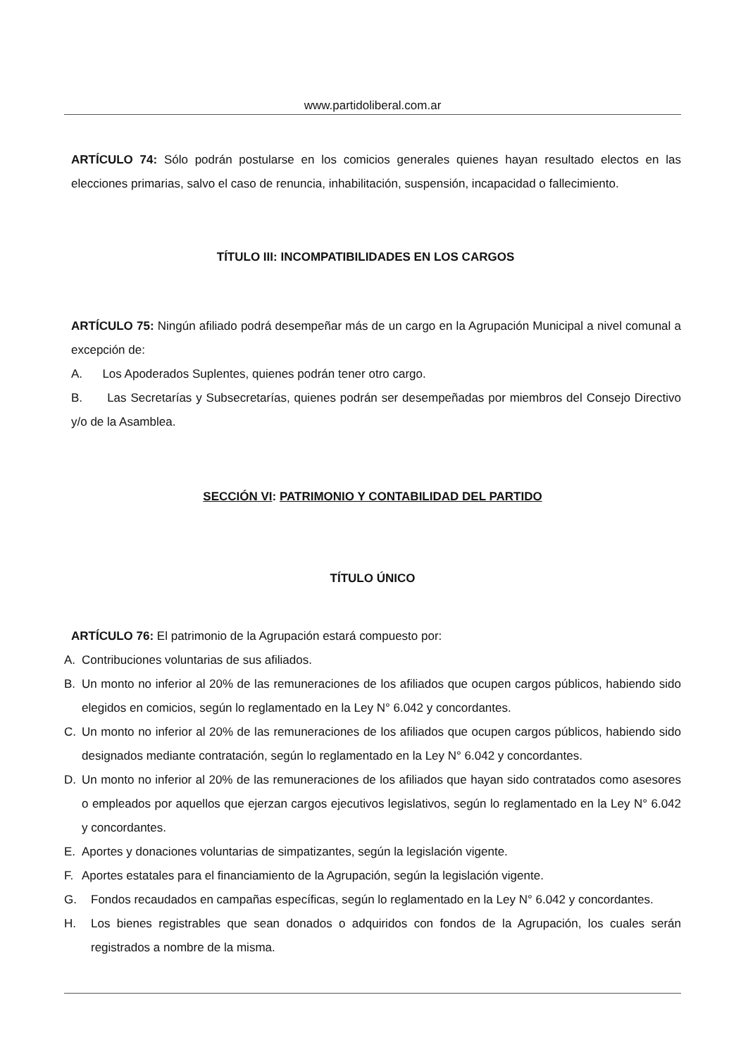www.partidoliberal.com.ar
ARTÍCULO 74: Sólo podrán postularse en los comicios generales quienes hayan resultado electos en las elecciones primarias, salvo el caso de renuncia, inhabilitación, suspensión, incapacidad o fallecimiento.
TÍTULO III: INCOMPATIBILIDADES EN LOS CARGOS
ARTÍCULO 75: Ningún afiliado podrá desempeñar más de un cargo en la Agrupación Municipal a nivel comunal a excepción de:
A. Los Apoderados Suplentes, quienes podrán tener otro cargo.
B. Las Secretarías y Subsecretarías, quienes podrán ser desempeñadas por miembros del Consejo Directivo y/o de la Asamblea.
SECCIÓN VI: PATRIMONIO Y CONTABILIDAD DEL PARTIDO
TÍTULO ÚNICO
ARTÍCULO 76: El patrimonio de la Agrupación estará compuesto por:
A. Contribuciones voluntarias de sus afiliados.
B. Un monto no inferior al 20% de las remuneraciones de los afiliados que ocupen cargos públicos, habiendo sido elegidos en comicios, según lo reglamentado en la Ley N° 6.042 y concordantes.
C. Un monto no inferior al 20% de las remuneraciones de los afiliados que ocupen cargos públicos, habiendo sido designados mediante contratación, según lo reglamentado en la Ley N° 6.042 y concordantes.
D. Un monto no inferior al 20% de las remuneraciones de los afiliados que hayan sido contratados como asesores o empleados por aquellos que ejerzan cargos ejecutivos legislativos, según lo reglamentado en la Ley N° 6.042 y concordantes.
E. Aportes y donaciones voluntarias de simpatizantes, según la legislación vigente.
F. Aportes estatales para el financiamiento de la Agrupación, según la legislación vigente.
G. Fondos recaudados en campañas específicas, según lo reglamentado en la Ley N° 6.042 y concordantes.
H. Los bienes registrables que sean donados o adquiridos con fondos de la Agrupación, los cuales serán registrados a nombre de la misma.